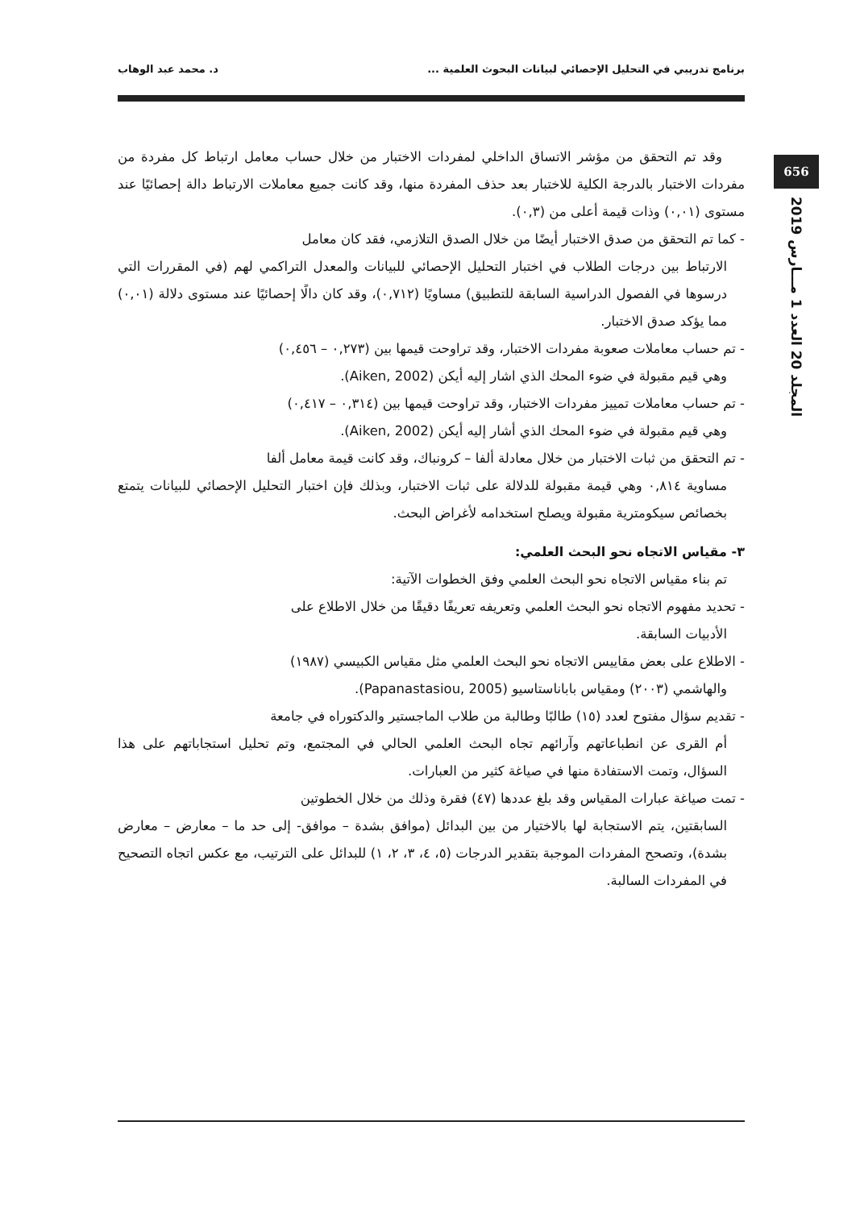برنامج تدريبي في التحليل الإحصائي لبيانات البحوث العلمية ... د. محمد عبد الوهاب
656
المجلد 20 العدد 1 مـــارس 2019
وقد تم التحقق من مؤشر الاتساق الداخلي لمفردات الاختبار من خلال حساب معامل ارتباط كل مفردة من مفردات الاختبار بالدرجة الكلية للاختبار بعد حذف المفردة منها، وقد كانت جميع معاملات الارتباط دالة إحصائيًا عند مستوى (٠,٠١) وذات قيمة أعلى من (٠,٣).
- كما تم التحقق من صدق الاختبار أيضًا من خلال الصدق التلازمي، فقد كان معامل
الارتباط بين درجات الطلاب في اختبار التحليل الإحصائي للبيانات والمعدل التراكمي لهم (في المقررات التي درسوها في الفصول الدراسية السابقة للتطبيق) مساويًا (٠,٧١٢)، وقد كان دالًا إحصائيًا عند مستوى دلالة (٠,٠١) مما يؤكد صدق الاختبار.
- تم حساب معاملات صعوبة مفردات الاختبار، وقد تراوحت قيمها بين (٠,٢٧٣ – ٠,٤٥٦)
وهي قيم مقبولة في ضوء المحك الذي اشار إليه أيكن (Aiken, 2002).
- تم حساب معاملات تمييز مفردات الاختبار، وقد تراوحت قيمها بين (٠,٣١٤ – ٠,٤١٧)
وهي قيم مقبولة في ضوء المحك الذي أشار إليه أيكن (Aiken, 2002).
- تم التحقق من ثبات الاختبار من خلال معادلة ألفا – كرونباك، وقد كانت قيمة معامل ألفا
مساوية ٠,٨١٤ وهي قيمة مقبولة للدلالة على ثبات الاختبار، وبذلك فإن اختبار التحليل الإحصائي للبيانات يتمتع بخصائص سيكومترية مقبولة ويصلح استخدامه لأغراض البحث.
٣- مقياس الاتجاه نحو البحث العلمي:
تم بناء مقياس الاتجاه نحو البحث العلمي وفق الخطوات الآتية:
- تحديد مفهوم الاتجاه نحو البحث العلمي وتعريفه تعريفًا دقيقًا من خلال الاطلاع على
الأدبيات السابقة.
- الاطلاع على بعض مقاييس الاتجاه نحو البحث العلمي مثل مقياس الكبيسي (١٩٨٧)
والهاشمي (٢٠٠٣) ومقياس باباناستاسيو (Papanastasiou, 2005).
- تقديم سؤال مفتوح لعدد (١٥) طالبًا وطالبة من طلاب الماجستير والدكتوراه في جامعة
أم القرى عن انطباعاتهم وآرائهم تجاه البحث العلمي الحالي في المجتمع، وتم تحليل استجاباتهم على هذا السؤال، وتمت الاستفادة منها في صياغة كثير من العبارات.
- تمت صياغة عبارات المقياس وقد بلغ عددها (٤٧) فقرة وذلك من خلال الخطوتين
السابقتين، يتم الاستجابة لها بالاختيار من بين البدائل (موافق بشدة – موافق- إلى حد ما – معارض – معارض بشدة)، وتصحح المفردات الموجبة بتقدير الدرجات (٥، ٤، ٣، ٢، ١) للبدائل على الترتيب، مع عكس اتجاه التصحيح في المفردات السالبة.